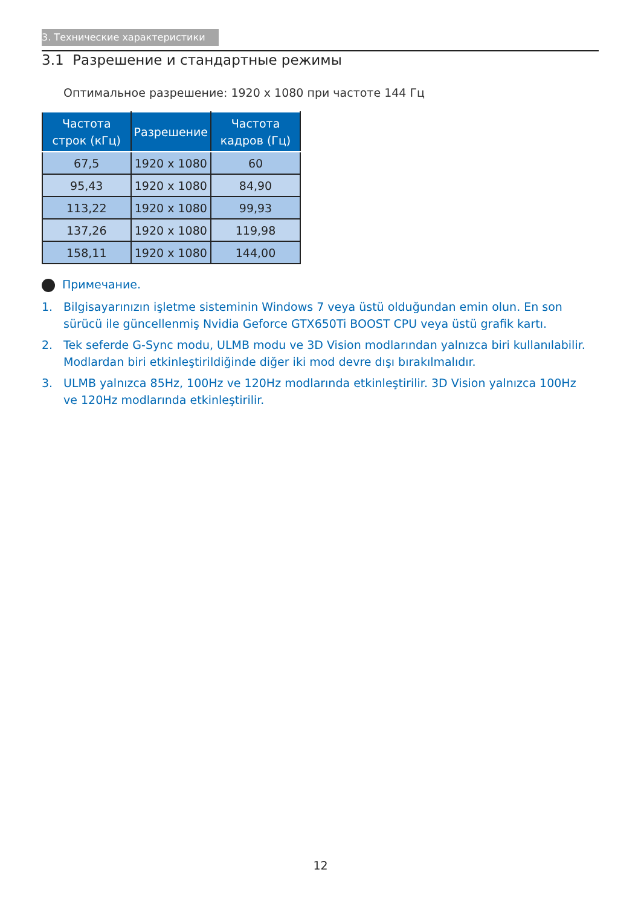3. Технические характеристики
3.1 Разрешение и стандартные режимы
Оптимальное разрешение: 1920 x 1080 при частоте 144 Гц
| Частота строк (кГц) | Разрешение | Частота кадров (Гц) |
| --- | --- | --- |
| 67,5 | 1920 x 1080 | 60 |
| 95,43 | 1920 x 1080 | 84,90 |
| 113,22 | 1920 x 1080 | 99,93 |
| 137,26 | 1920 x 1080 | 119,98 |
| 158,11 | 1920 x 1080 | 144,00 |
Примечание.
1. Bilgisayarınızın işletme sisteminin Windows 7 veya üstü olduğundan emin olun. En son sürücü ile güncellenmiş Nvidia Geforce GTX650Ti BOOST CPU veya üstü grafik kartı.
2. Tek seferde G-Sync modu, ULMB modu ve 3D Vision modlarından yalnızca biri kullanılabilir. Modlardan biri etkinleştirildiğinde diğer iki mod devre dışı bırakılmalıdır.
3. ULMB yalnızca 85Hz, 100Hz ve 120Hz modlarında etkinleştirilir. 3D Vision yalnızca 100Hz ve 120Hz modlarında etkinleştirilir.
12